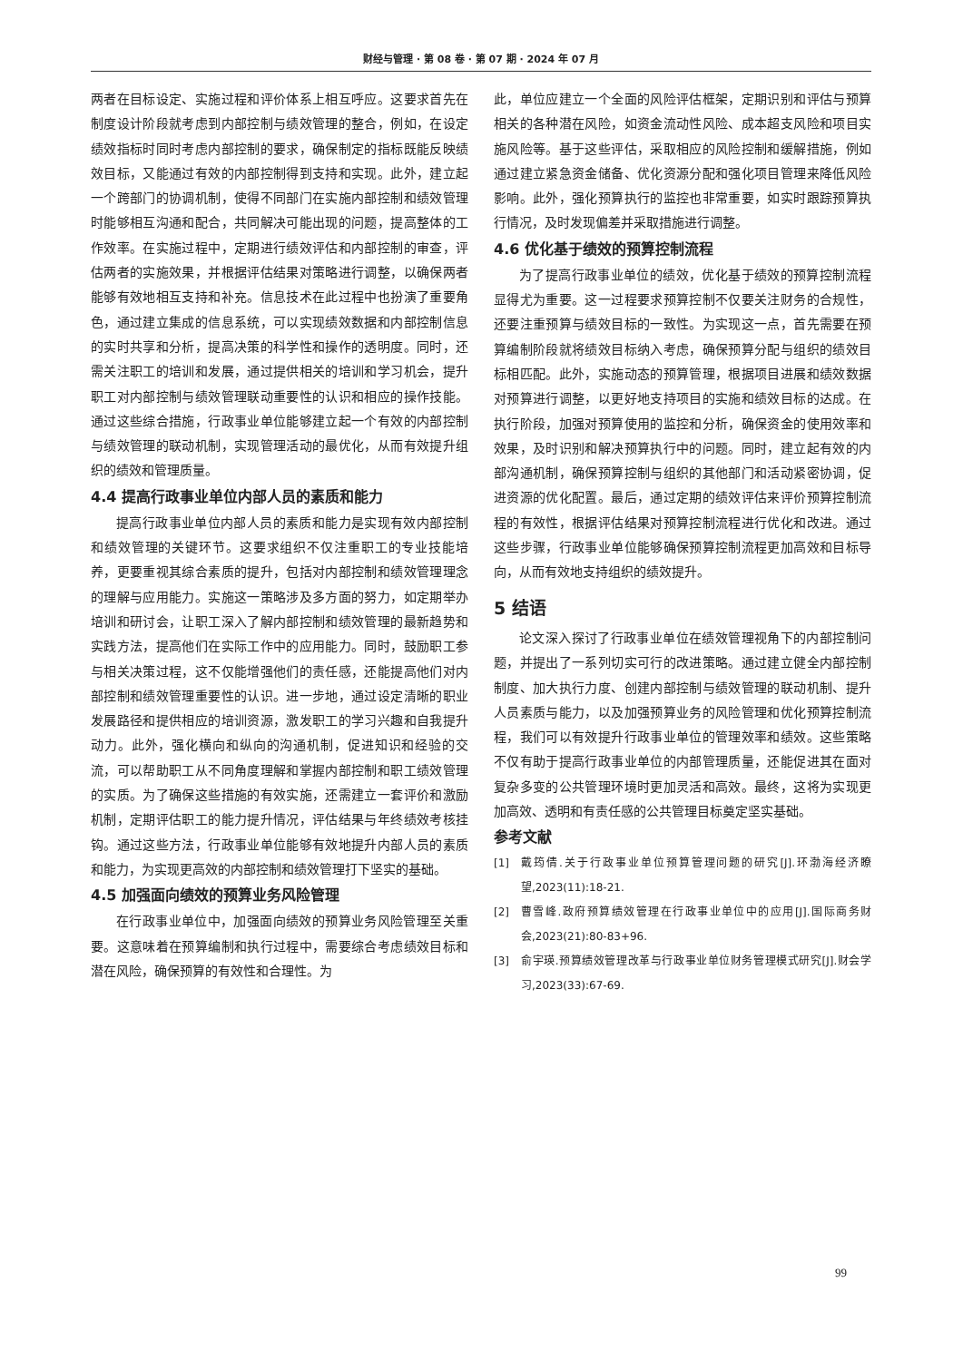财经与管理 · 第 08 卷 · 第 07 期 · 2024 年 07 月
两者在目标设定、实施过程和评价体系上相互呼应。这要求首先在制度设计阶段就考虑到内部控制与绩效管理的整合，例如，在设定绩效指标时同时考虑内部控制的要求，确保制定的指标既能反映绩效目标，又能通过有效的内部控制得到支持和实现。此外，建立起一个跨部门的协调机制，使得不同部门在实施内部控制和绩效管理时能够相互沟通和配合，共同解决可能出现的问题，提高整体的工作效率。在实施过程中，定期进行绩效评估和内部控制的审查，评估两者的实施效果，并根据评估结果对策略进行调整，以确保两者能够有效地相互支持和补充。信息技术在此过程中也扮演了重要角色，通过建立集成的信息系统，可以实现绩效数据和内部控制信息的实时共享和分析，提高决策的科学性和操作的透明度。同时，还需关注职工的培训和发展，通过提供相关的培训和学习机会，提升职工对内部控制与绩效管理联动重要性的认识和相应的操作技能。通过这些综合措施，行政事业单位能够建立起一个有效的内部控制与绩效管理的联动机制，实现管理活动的最优化，从而有效提升组织的绩效和管理质量。
4.4 提高行政事业单位内部人员的素质和能力
提高行政事业单位内部人员的素质和能力是实现有效内部控制和绩效管理的关键环节。这要求组织不仅注重职工的专业技能培养，更要重视其综合素质的提升，包括对内部控制和绩效管理理念的理解与应用能力。实施这一策略涉及多方面的努力，如定期举办培训和研讨会，让职工深入了解内部控制和绩效管理的最新趋势和实践方法，提高他们在实际工作中的应用能力。同时，鼓励职工参与相关决策过程，这不仅能增强他们的责任感，还能提高他们对内部控制和绩效管理重要性的认识。进一步地，通过设定清晰的职业发展路径和提供相应的培训资源，激发职工的学习兴趣和自我提升动力。此外，强化横向和纵向的沟通机制，促进知识和经验的交流，可以帮助职工从不同角度理解和掌握内部控制和职工绩效管理的实质。为了确保这些措施的有效实施，还需建立一套评价和激励机制，定期评估职工的能力提升情况，评估结果与年终绩效考核挂钩。通过这些方法，行政事业单位能够有效地提升内部人员的素质和能力，为实现更高效的内部控制和绩效管理打下坚实的基础。
4.5 加强面向绩效的预算业务风险管理
在行政事业单位中，加强面向绩效的预算业务风险管理至关重要。这意味着在预算编制和执行过程中，需要综合考虑绩效目标和潜在风险，确保预算的有效性和合理性。为
此，单位应建立一个全面的风险评估框架，定期识别和评估与预算相关的各种潜在风险，如资金流动性风险、成本超支风险和项目实施风险等。基于这些评估，采取相应的风险控制和缓解措施，例如通过建立紧急资金储备、优化资源分配和强化项目管理来降低风险影响。此外，强化预算执行的监控也非常重要，如实时跟踪预算执行情况，及时发现偏差并采取措施进行调整。
4.6 优化基于绩效的预算控制流程
为了提高行政事业单位的绩效，优化基于绩效的预算控制流程显得尤为重要。这一过程要求预算控制不仅要关注财务的合规性，还要注重预算与绩效目标的一致性。为实现这一点，首先需要在预算编制阶段就将绩效目标纳入考虑，确保预算分配与组织的绩效目标相匹配。此外，实施动态的预算管理，根据项目进展和绩效数据对预算进行调整，以更好地支持项目的实施和绩效目标的达成。在执行阶段，加强对预算使用的监控和分析，确保资金的使用效率和效果，及时识别和解决预算执行中的问题。同时，建立起有效的内部沟通机制，确保预算控制与组织的其他部门和活动紧密协调，促进资源的优化配置。最后，通过定期的绩效评估来评价预算控制流程的有效性，根据评估结果对预算控制流程进行优化和改进。通过这些步骤，行政事业单位能够确保预算控制流程更加高效和目标导向，从而有效地支持组织的绩效提升。
5 结语
论文深入探讨了行政事业单位在绩效管理视角下的内部控制问题，并提出了一系列切实可行的改进策略。通过建立健全内部控制制度、加大执行力度、创建内部控制与绩效管理的联动机制、提升人员素质与能力，以及加强预算业务的风险管理和优化预算控制流程，我们可以有效提升行政事业单位的管理效率和绩效。这些策略不仅有助于提高行政事业单位的内部管理质量，还能促进其在面对复杂多变的公共管理环境时更加灵活和高效。最终，这将为实现更加高效、透明和有责任感的公共管理目标奠定坚实基础。
参考文献
[1] 戴筠倩.关于行政事业单位预算管理问题的研究[J].环渤海经济瞭望,2023(11):18-21.
[2] 曹雪峰.政府预算绩效管理在行政事业单位中的应用[J].国际商务财会,2023(21):80-83+96.
[3] 俞宇瑛.预算绩效管理改革与行政事业单位财务管理模式研究[J].财会学习,2023(33):67-69.
99